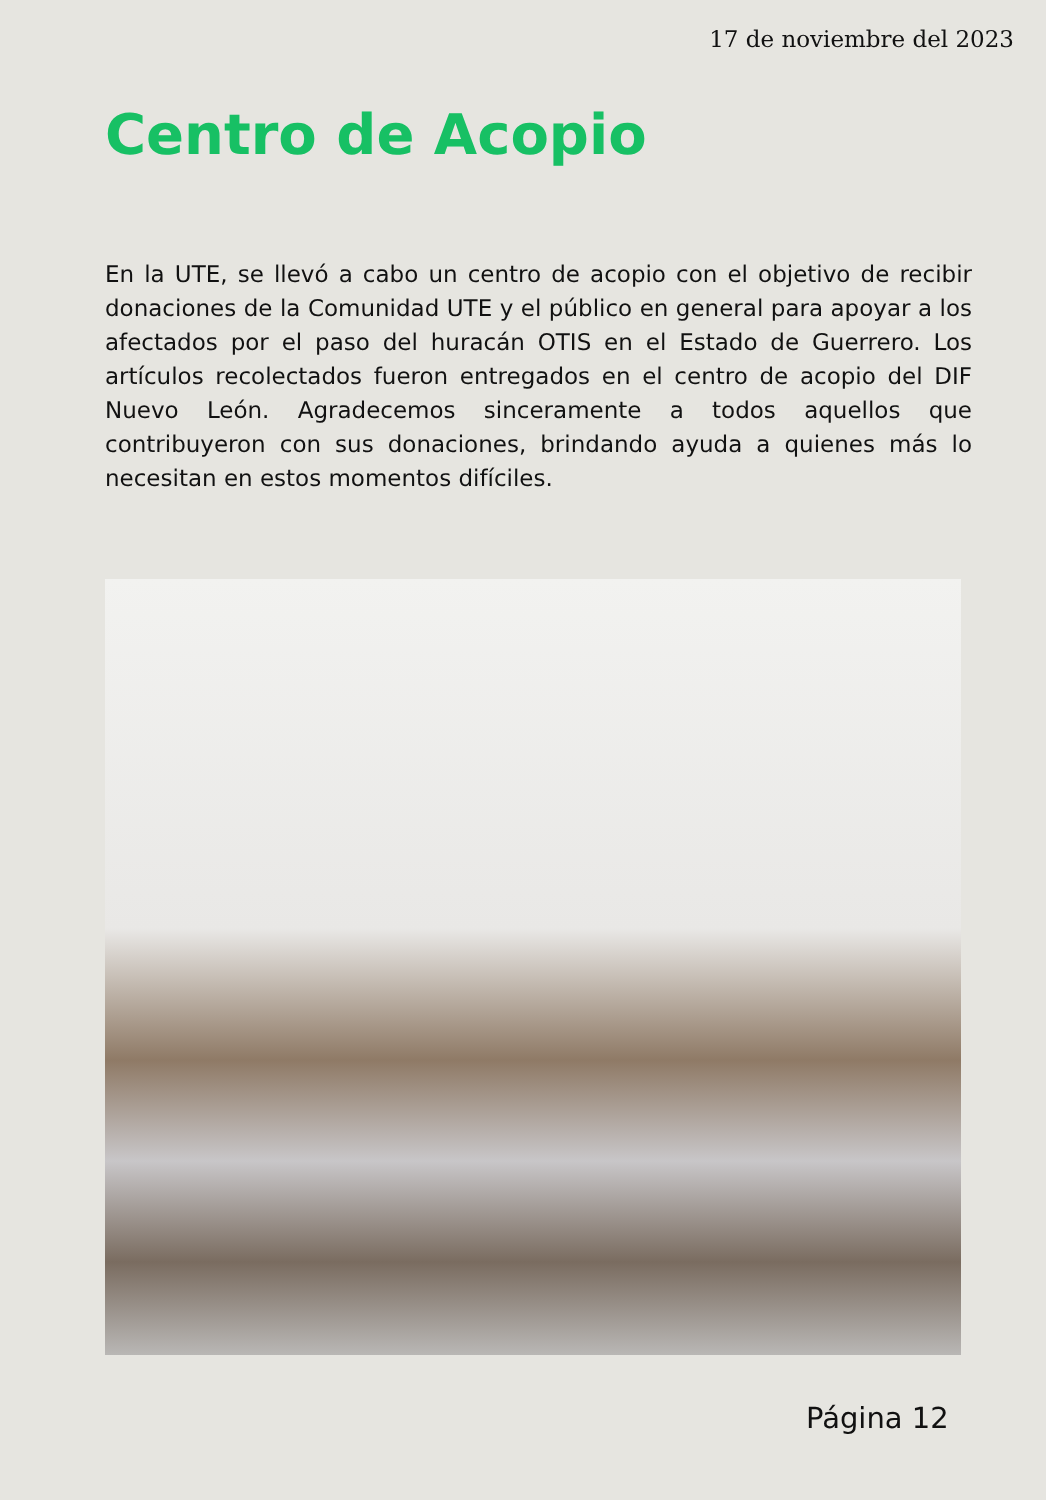17 de noviembre del 2023
Centro de Acopio
En la UTE, se llevó a cabo un centro de acopio con el objetivo de recibir donaciones de la Comunidad UTE y el público en general para apoyar a los afectados por el paso del huracán OTIS en el Estado de Guerrero. Los artículos recolectados fueron entregados en el centro de acopio del DIF Nuevo León. Agradecemos sinceramente a todos aquellos que contribuyeron con sus donaciones, brindando ayuda a quienes más lo necesitan en estos momentos difíciles.
Página 12